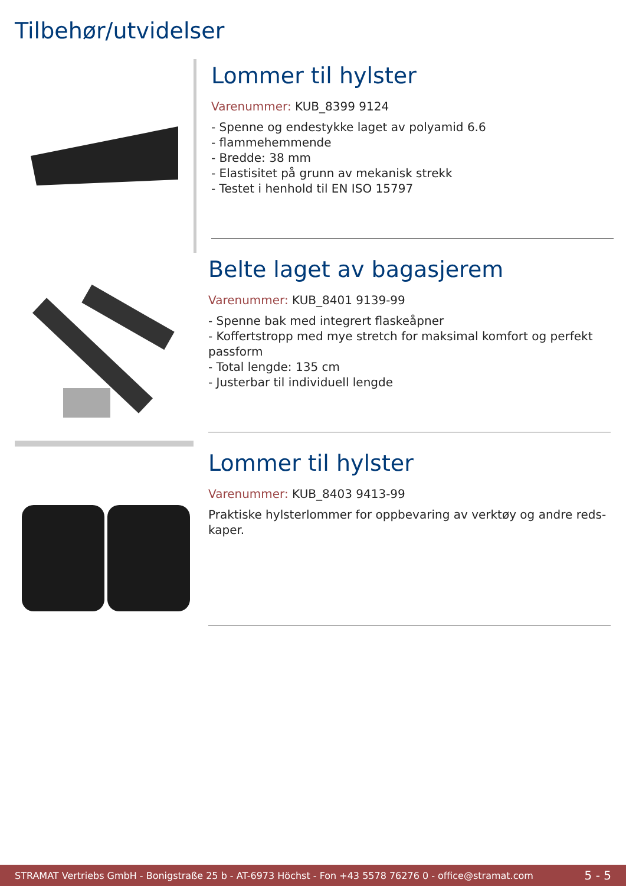Tilbehør/utvidelser
Lommer til hylster
Varenummer: KUB_8399 9124
- Spenne og endestykke laget av polyamid 6.6
- flammehemmende
- Bredde: 38 mm
- Elastisitet på grunn av mekanisk strekk
- Testet i henhold til EN ISO 15797
Belte laget av bagasjerem
Varenummer: KUB_8401 9139-99
- Spenne bak med integrert flaskeåpner
- Koffertstropp med mye stretch for maksimal komfort og perfekt passform
- Total lengde: 135 cm
- Justerbar til individuell lengde
Lommer til hylster
Varenummer: KUB_8403 9413-99
Praktiske hylsterlommer for oppbevaring av verktøy og andre reds-kaper.
STRAMAT Vertriebs GmbH - Bonigstraße 25 b - AT-6973 Höchst - Fon +43 5578 76276 0 - office@stramat.com 5 - 5